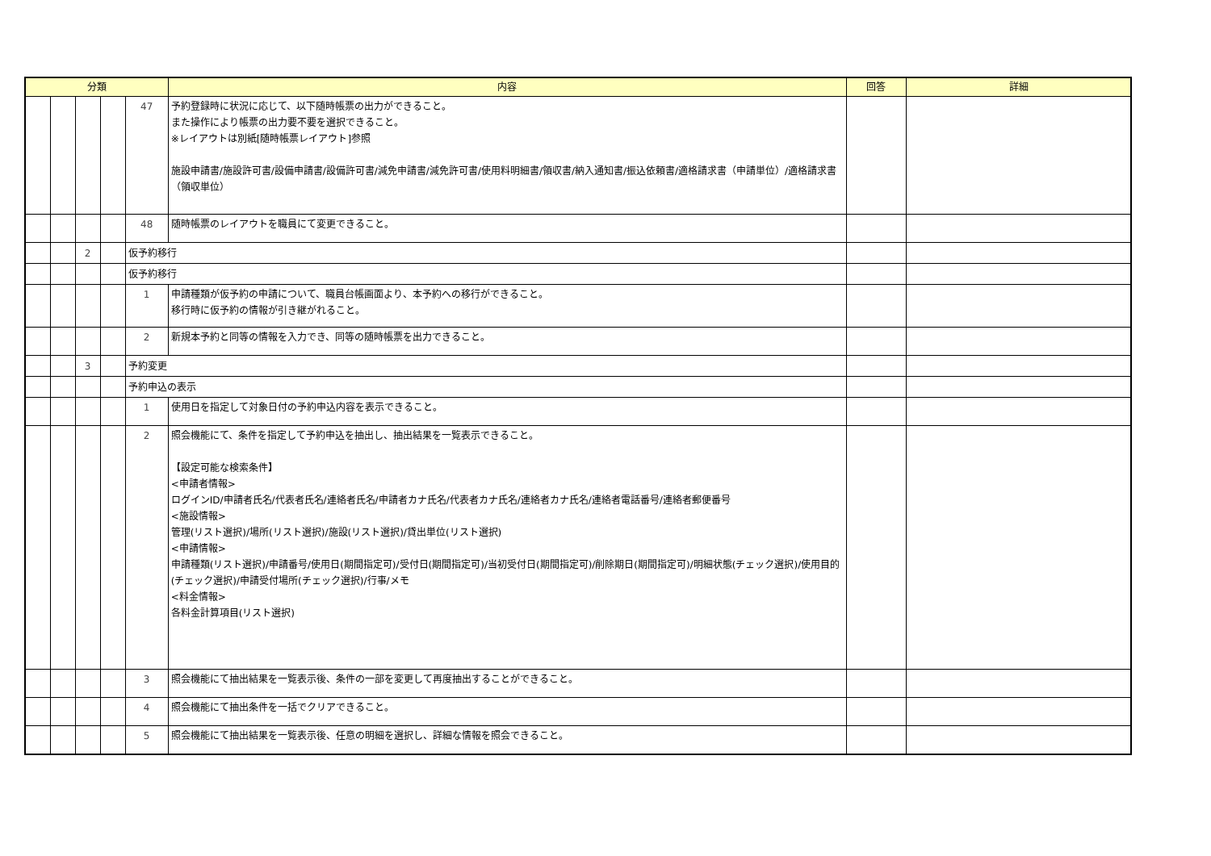| 分類 | | | | | 内容 | 回答 | 詳細 |
| --- | --- | --- | --- | --- | --- | --- | --- |
| | | | | 47 | 予約登録時に状況に応じて、以下随時帳票の出力ができること。 また操作により帳票の出力要不要を選択できること。 ※レイアウトは別紙[随時帳票レイアウト]参照 施設申請書/施設許可書/設備申請書/設備許可書/減免申請書/減免許可書/使用料明細書/領収書/納入通知書/振込依頼書/適格請求書（申請単位）/適格請求書（領収単位） | | |
| | | | | 48 | 随時帳票のレイアウトを職員にて変更できること。 | | |
| | | 2 | | 仮予約移行 | | | |
| | | | | 仮予約移行 | | | |
| | | | | 1 | 申請種類が仮予約の申請について、職員台帳画面より、本予約への移行ができること。 移行時に仮予約の情報が引き継がれること。 | | |
| | | | | 2 | 新規本予約と同等の情報を入力でき、同等の随時帳票を出力できること。 | | |
| | | 3 | | 予約変更 | | | |
| | | | | 予約申込の表示 | | | |
| | | | | 1 | 使用日を指定して対象日付の予約申込内容を表示できること。 | | |
| | | | | 2 | 照会機能にて、条件を指定して予約申込を抽出し、抽出結果を一覧表示できること。 【設定可能な検索条件】 <申請者情報> ログインID/申請者氏名/代表者氏名/連絡者氏名/申請者カナ氏名/代表者カナ氏名/連絡者カナ氏名/連絡者電話番号/連絡者郵便番号 <施設情報> 管理(リスト選択)/場所(リスト選択)/施設(リスト選択)/貸出単位(リスト選択) <申請情報> 申請種類(リスト選択)/申請番号/使用日(期間指定可)/受付日(期間指定可)/当初受付日(期間指定可)/削除期日(期間指定可)/明細状態(チェック選択)/使用目的(チェック選択)/申請受付場所(チェック選択)/行事/メモ <料金情報> 各料金計算項目(リスト選択) | | |
| | | | | 3 | 照会機能にて抽出結果を一覧表示後、条件の一部を変更して再度抽出することができること。 | | |
| | | | | 4 | 照会機能にて抽出条件を一括でクリアできること。 | | |
| | | | | 5 | 照会機能にて抽出結果を一覧表示後、任意の明細を選択し、詳細な情報を照会できること。 | | |